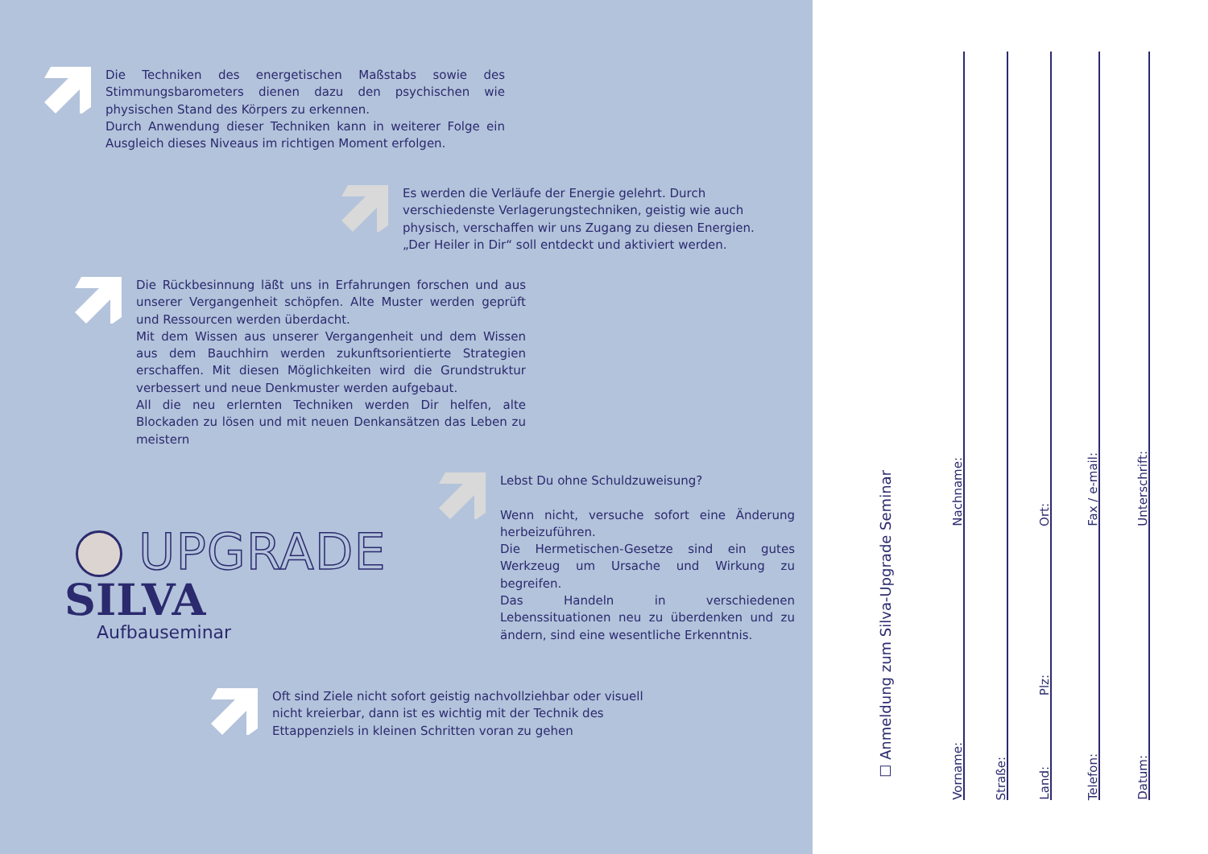Die Techniken des energetischen Maßstabs sowie des Stimmungs­barometers dienen dazu den psychischen wie physischen Stand des Körpers zu erkennen.
Durch Anwendung dieser Techniken kann in weiterer Folge ein Aus­gleich dieses Niveaus im richtigen Moment erfolgen.
Es werden die Verläufe der Energie gelehrt. Durch verschiedenste Verlagerungstechniken, geistig wie auch physisch, verschaffen wir uns Zugang zu diesen Energien.
„Der Heiler in Dir“ soll entdeckt und aktiviert werden.
Die Rückbesinnung läßt uns in Erfahrungen forschen und aus unserer Vergangenheit schöpfen. Alte Muster werden geprüft und Ressour­cen werden überdacht.
Mit dem Wissen aus unserer Vergangenheit und dem Wissen aus dem Bauchhirn werden zukunftsorientierte Strategien erschaffen. Mit diesen Möglichkeiten wird die Grundstruktur verbessert und neue Denkmuster werden aufgebaut.
All die neu erlernten Techniken werden Dir helfen, alte Blockaden zu lösen und mit neuen Denkansätzen das Leben zu meistern
UPGRADE
SILVA Aufbauseminar
Lebst Du ohne Schuldzuweisung?
Wenn nicht, versuche sofort eine Änderung herbei­zuführen.
Die Hermetischen-Gesetze sind ein gutes Werkzeug um Ursache und Wirkung zu begreifen.
Das Handeln in verschiedenen Lebenssituationen neu zu überdenken und zu ändern, sind eine we­sentliche Erkenntnis.
Oft sind Ziele nicht sofort geistig nachvollziehbar oder visuell nicht kre­ierbar, dann ist es wichtig mit der Technik des Ettappenziels in kleinen Schritten voran zu gehen
☐ Anmeldung zum Silva-Upgrade Seminar
Vorname: Nachname:
Straße:
Land: Plz: Ort:
Telefon: Fax / e-mail:
Datum: Unterschrift: